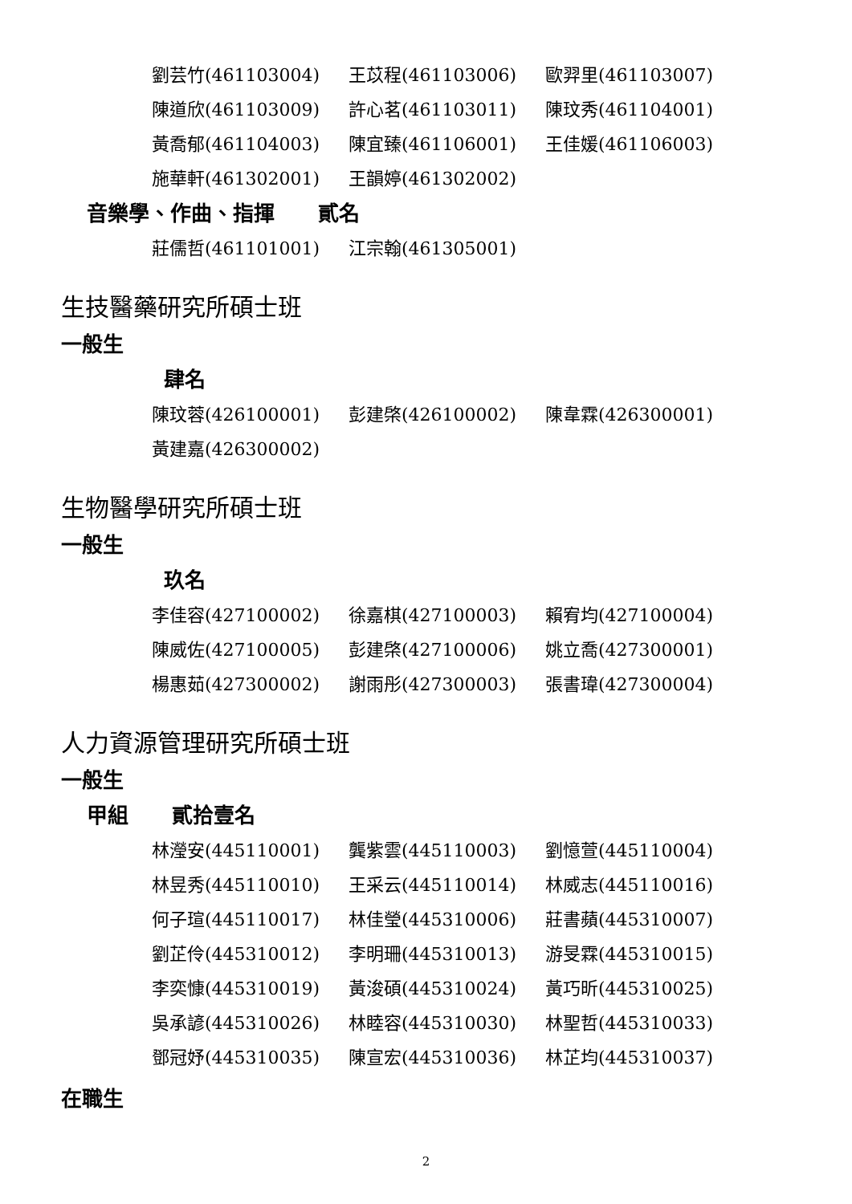劉芸竹(461103004) 王苡程(461103006) 歐羿里(461103007)
陳道欣(461103009) 許心茗(461103011) 陳玟秀(461104001)
黃喬郁(461104003) 陳宜臻(461106001) 王佳媛(461106003)
施華軒(461302001) 王韻婷(461302002)
音樂學、作曲、指揮 貳名
莊儒哲(461101001) 江宗翰(461305001)
生技醫藥研究所碩士班
一般生
肆名
陳玟蓉(426100001) 彭建棨(426100002) 陳韋霖(426300001)
黃建嘉(426300002)
生物醫學研究所碩士班
一般生
玖名
李佳容(427100002) 徐嘉棋(427100003) 賴宥均(427100004)
陳威佐(427100005) 彭建棨(427100006) 姚立喬(427300001)
楊惠茹(427300002) 謝雨彤(427300003) 張書瑋(427300004)
人力資源管理研究所碩士班
一般生
甲組 貳拾壹名
林瀅安(445110001) 龔紫雲(445110003) 劉憶萱(445110004)
林昱秀(445110010) 王采云(445110014) 林威志(445110016)
何子瑄(445110017) 林佳瑩(445310006) 莊書蘋(445310007)
劉芷伶(445310012) 李明珊(445310013) 游旻霖(445310015)
李奕慷(445310019) 黃浚碩(445310024) 黃巧昕(445310025)
吳承諺(445310026) 林睦容(445310030) 林聖哲(445310033)
鄧冠妤(445310035) 陳宣宏(445310036) 林芷均(445310037)
在職生
2